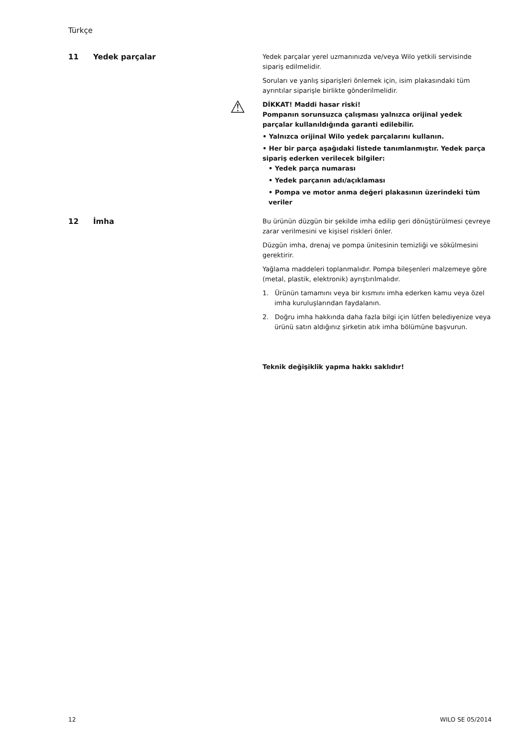Türkçe
11 Yedek parçalar
Yedek parçalar yerel uzmanınızda ve/veya Wilo yetkili servisinde sipariş edilmelidir.
Soruları ve yanlış siparişleri önlemek için, isim plakasındaki tüm ayrıntılar siparişle birlikte gönderilmelidir.
⚠ DİKKAT! Maddi hasar riski!
Pompanın sorunsuzca çalışması yalnızca orijinal yedek parçalar kullanıldığında garanti edilebilir.
• Yalnızca orijinal Wilo yedek parçalarını kullanın.
• Her bir parça aşağıdaki listede tanımlanmıştır. Yedek parça sipariş ederken verilecek bilgiler:
• Yedek parça numarası
• Yedek parçanın adı/açıklaması
• Pompa ve motor anma değeri plakasının üzerindeki tüm veriler
12 İmha
Bu ürünün düzgün bir şekilde imha edilip geri dönüştürülmesi çevreye zarar verilmesini ve kişisel riskleri önler.
Düzgün imha, drenaj ve pompa ünitesinin temizliği ve sökülmesini gerektirir.
Yağlama maddeleri toplanmalıdır. Pompa bileşenleri malzemeye göre (metal, plastik, elektronik) ayrıştırılmalıdır.
1. Ürünün tamamını veya bir kısmını imha ederken kamu veya özel imha kuruluşlarından faydalanın.
2. Doğru imha hakkında daha fazla bilgi için lütfen belediyenize veya ürünü satın aldığınız şirketin atık imha bölümüne başvurun.
Teknik değişiklik yapma hakkı saklıdır!
12 WILO SE 05/2014